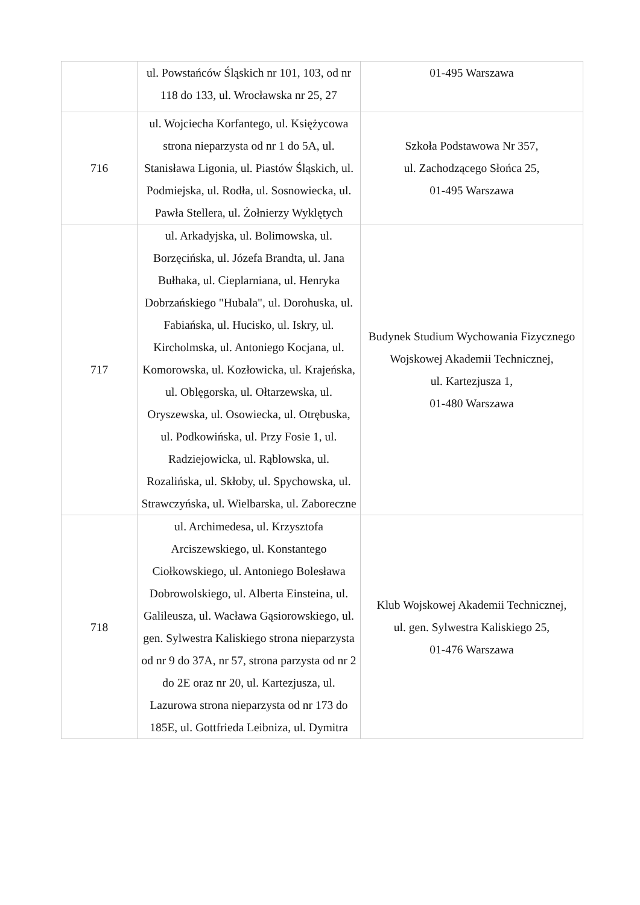| | ul. Powstańców Śląskich nr 101, 103, od nr 118 do 133, ul. Wrocławska nr 25, 27 | 01-495 Warszawa |
| 716 | ul. Wojciecha Korfantego, ul. Księżycowa strona nieparzysta od nr 1 do 5A, ul. Stanisława Ligonia, ul. Piastów Śląskich, ul. Podmiejska, ul. Rodła, ul. Sosnowiecka, ul. Pawła Stellera, ul. Żołnierzy Wyklętych | Szkoła Podstawowa Nr 357, ul. Zachodzącego Słońca 25, 01-495 Warszawa |
| 717 | ul. Arkadyjska, ul. Bolimowska, ul. Borzęcińska, ul. Józefa Brandta, ul. Jana Bułhaka, ul. Cieplarniana, ul. Henryka Dobrzańskiego "Hubala", ul. Dorohuska, ul. Fabiańska, ul. Hucisko, ul. Iskry, ul. Kircholmska, ul. Antoniego Kocjana, ul. Komorowska, ul. Kozłowicka, ul. Krajeńska, ul. Oblęgorska, ul. Ołtarzewska, ul. Oryszewska, ul. Osowiecka, ul. Otrębuska, ul. Podkowińska, ul. Przy Fosie 1, ul. Radziejowicka, ul. Rąblowska, ul. Rozalińska, ul. Skłoby, ul. Spychowska, ul. Strawczyńska, ul. Wielbarska, ul. Zaboreczne | Budynek Studium Wychowania Fizycznego Wojskowej Akademii Technicznej, ul. Kartezjusza 1, 01-480 Warszawa |
| 718 | ul. Archimedesa, ul. Krzysztofa Arciszewskiego, ul. Konstantego Ciołkowskiego, ul. Antoniego Bolesława Dobrowolskiego, ul. Alberta Einsteina, ul. Galileusza, ul. Wacława Gąsiorowskiego, ul. gen. Sylwestra Kaliskiego strona nieparzysta od nr 9 do 37A, nr 57, strona parzysta od nr 2 do 2E oraz nr 20, ul. Kartezjusza, ul. Lazurowa strona nieparzysta od nr 173 do 185E, ul. Gottfrieda Leibniza, ul. Dymitra | Klub Wojskowej Akademii Technicznej, ul. gen. Sylwestra Kaliskiego 25, 01-476 Warszawa |